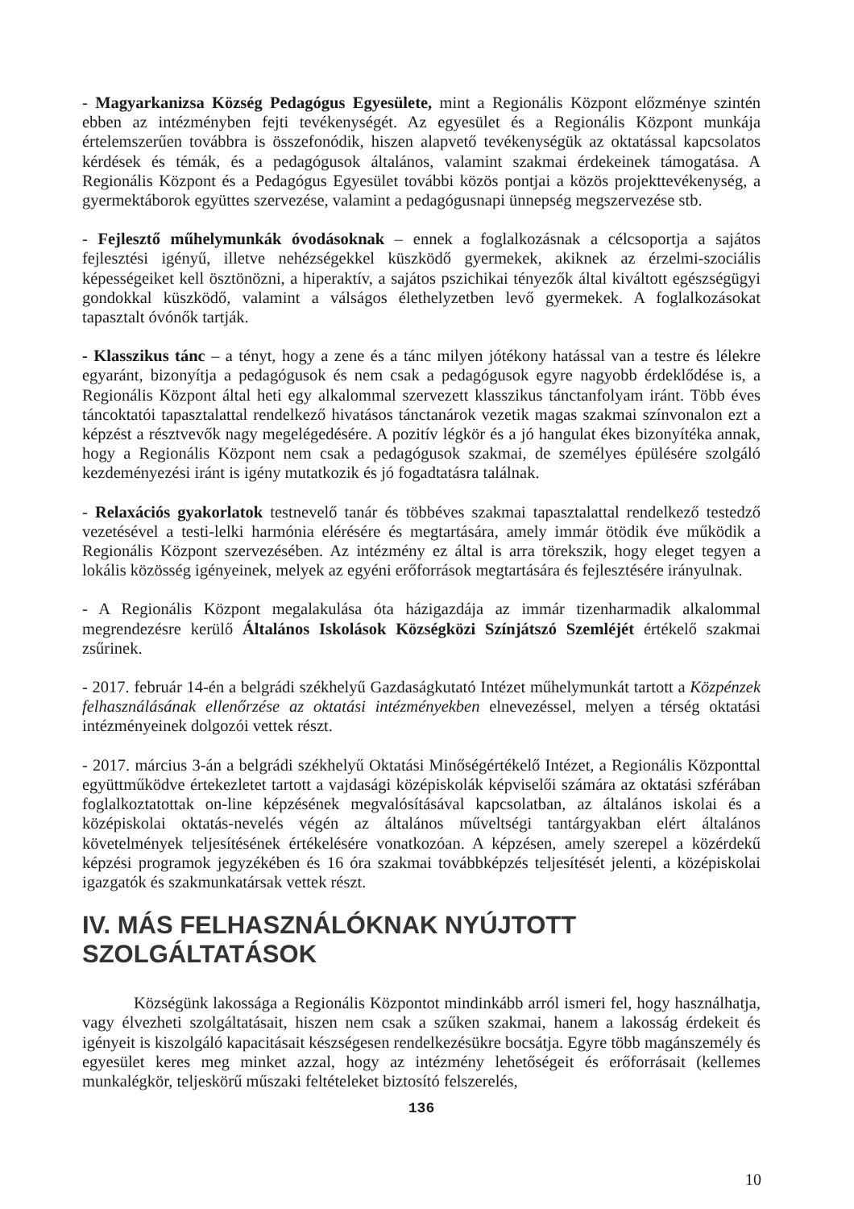- Magyarkanizsa Község Pedagógus Egyesülete, mint a Regionális Központ előzménye szintén ebben az intézményben fejti tevékenységét. Az egyesület és a Regionális Központ munkája értelemszerűen továbbra is összefonódik, hiszen alapvető tevékenységük az oktatással kapcsolatos kérdések és témák, és a pedagógusok általános, valamint szakmai érdekeinek támogatása. A Regionális Központ és a Pedagógus Egyesület további közös pontjai a közös projekttevékenység, a gyermektáborok együttes szervezése, valamint a pedagógusnapi ünnepség megszervezése stb.
- Fejlesztő műhelymunkák óvodásoknak – ennek a foglalkozásnak a célcsoportja a sajátos fejlesztési igényű, illetve nehézségekkel küszködő gyermekek, akiknek az érzelmi-szociális képességeiket kell ösztönözni, a hiperaktív, a sajátos pszichikai tényezők által kiváltott egészségügyi gondokkal küszködő, valamint a válságos élethelyzetben levő gyermekek. A foglalkozásokat tapasztalt óvónők tartják.
- Klasszikus tánc – a tényt, hogy a zene és a tánc milyen jótékony hatással van a testre és lélekre egyaránt, bizonyítja a pedagógusok és nem csak a pedagógusok egyre nagyobb érdeklődése is, a Regionális Központ által heti egy alkalommal szervezett klasszikus tánctanfolyam iránt. Több éves táncoktatói tapasztalattal rendelkező hivatásos tánctanárok vezetik magas szakmai színvonalon ezt a képzést a résztvevők nagy megelégedésére. A pozitív légkör és a jó hangulat ékes bizonyítéka annak, hogy a Regionális Központ nem csak a pedagógusok szakmai, de személyes épülésére szolgáló kezdeményezési iránt is igény mutatkozik és jó fogadtatásra találnak.
- Relaxációs gyakorlatok testnevelő tanár és többéves szakmai tapasztalattal rendelkező testedző vezetésével a testi-lelki harmónia elérésére és megtartására, amely immár ötödik éve működik a Regionális Központ szervezésében. Az intézmény ez által is arra törekszik, hogy eleget tegyen a lokális közösség igényeinek, melyek az egyéni erőforrások megtartására és fejlesztésére irányulnak.
- A Regionális Központ megalakulása óta házigazdája az immár tizenharmadik alkalommal megrendezésre kerülő Általános Iskolások Községközi Színjátszó Szemléjét értékelő szakmai zsűrinek.
- 2017. február 14-én a belgrádi székhelyű Gazdaságkutató Intézet műhelymunkát tartott a Közpénzek felhasználásának ellenőrzése az oktatási intézményekben elnevezéssel, melyen a térség oktatási intézményeinek dolgozói vettek részt.
- 2017. március 3-án a belgrádi székhelyű Oktatási Minőségértékelő Intézet, a Regionális Központtal együttműködve értekezletet tartott a vajdasági középiskolák képviselői számára az oktatási szférában foglalkoztatottak on-line képzésének megvalósításával kapcsolatban, az általános iskolai és a középiskolai oktatás-nevelés végén az általános műveltségi tantárgyakban elért általános követelmények teljesítésének értékelésére vonatkozóan. A képzésen, amely szerepel a közérdekű képzési programok jegyzékében és 16 óra szakmai továbbképzés teljesítését jelenti, a középiskolai igazgatók és szakmunkatársak vettek részt.
IV. MÁS FELHASZNÁLÓKNAK NYÚJTOTT SZOLGÁLTATÁSOK
Községünk lakossága a Regionális Központot mindinkább arról ismeri fel, hogy használhatja, vagy élvezheti szolgáltatásait, hiszen nem csak a szűken szakmai, hanem a lakosság érdekeit és igényeit is kiszolgáló kapacitásait készségesen rendelkezésükre bocsátja. Egyre több magánszemély és egyesület keres meg minket azzal, hogy az intézmény lehetőségeit és erőforrásait (kellemes munkalégkör, teljeskörű műszaki feltételeket biztosító felszerelés,
136
10